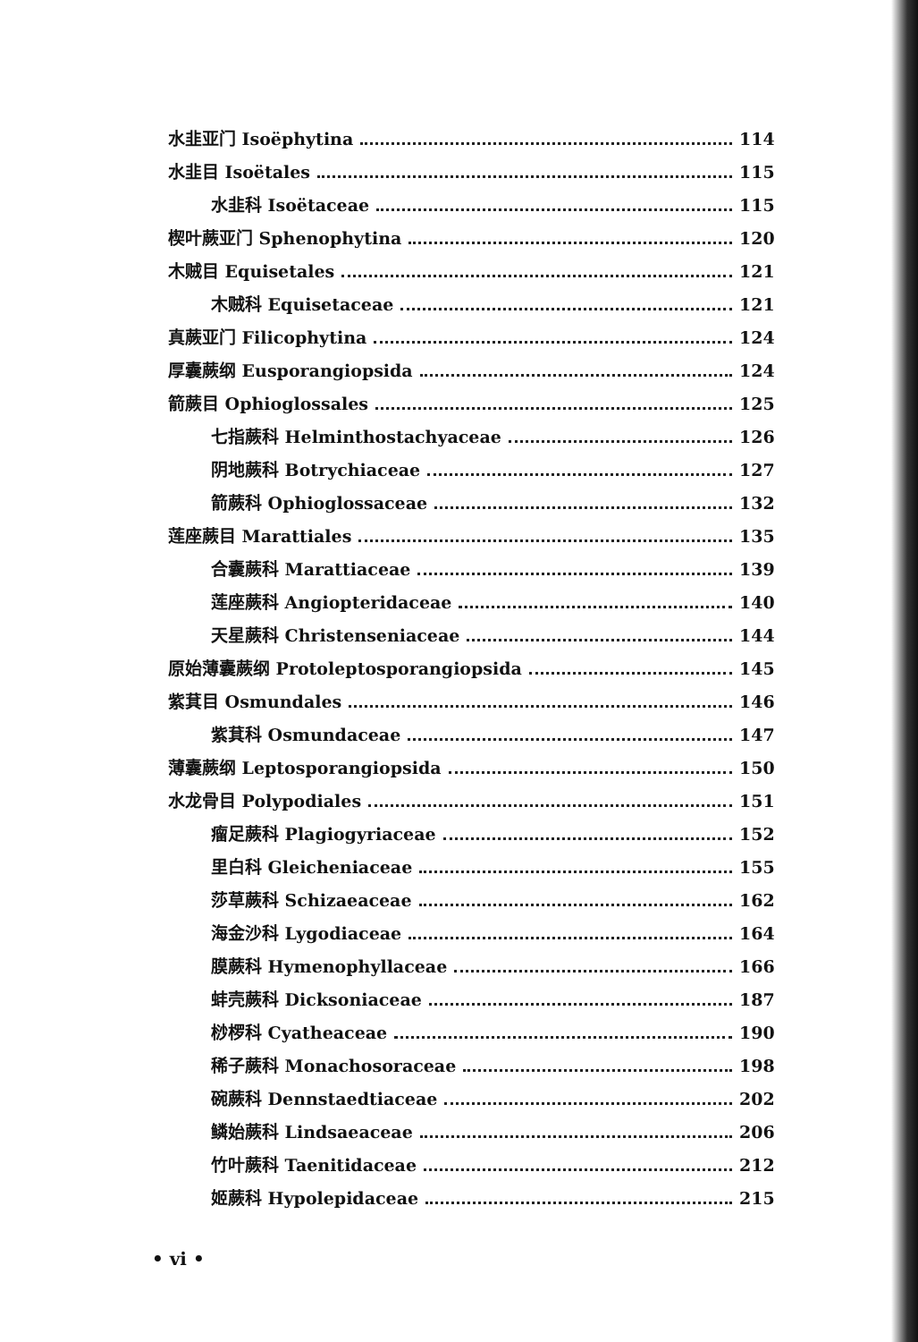水韭亚门 Isoëphytina 114
水韭目 Isoëtales 115
水韭科 Isoëtaceae 115
楔叶蕨亚门 Sphenophytina 120
木贼目 Equisetales 121
木贼科 Equisetaceae 121
真蕨亚门 Filicophytina 124
厚囊蕨纲 Eusporangiopsida 124
箭蕨目 Ophioglossales 125
七指蕨科 Helminthostachyaceae 126
阴地蕨科 Botrychiaceae 127
箭蕨科 Ophioglossaceae 132
莲座蕨目 Marattiales 135
合囊蕨科 Marattiaceae 139
莲座蕨科 Angiopteridaceae 140
天星蕨科 Christenseniaceae 144
原始薄囊蕨纲 Protoleptosporangiopsida 145
紫萁目 Osmundales 146
紫萁科 Osmundaceae 147
薄囊蕨纲 Leptosporangiopsida 150
水龙骨目 Polypodiales 151
瘤足蕨科 Plagiogyriaceae 152
里白科 Gleicheniaceae 155
莎草蕨科 Schizaeaceae 162
海金沙科 Lygodiaceae 164
膜蕨科 Hymenophyllaceae 166
蚌壳蕨科 Dicksoniaceae 187
桫椤科 Cyatheaceae 190
稀子蕨科 Monachosoraceae 198
碗蕨科 Dennstaedtiaceae 202
鳞始蕨科 Lindsaeaceae 206
竹叶蕨科 Taenitidaceae 212
姬蕨科 Hypolepidaceae 215
• vi •